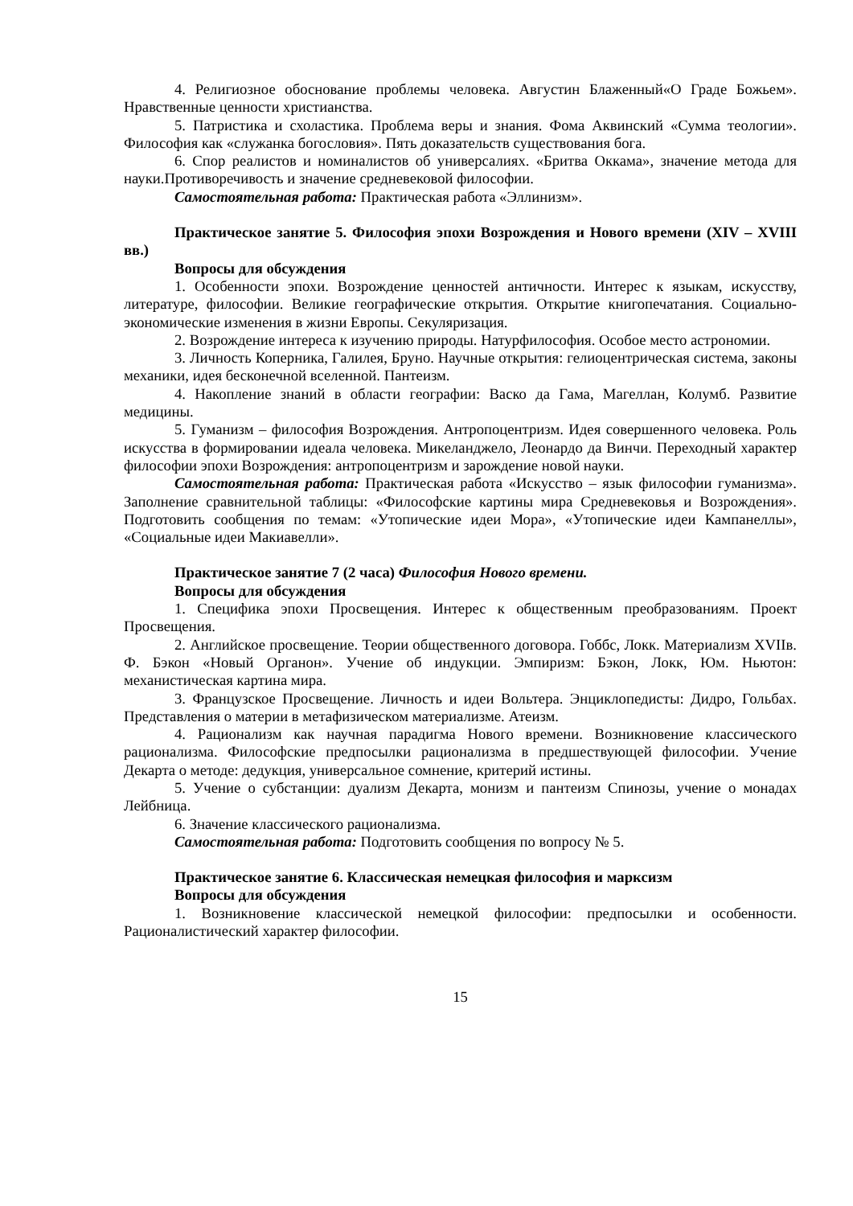4. Религиозное обоснование проблемы человека. Августин Блаженный«О Граде Божьем». Нравственные ценности христианства.
5. Патристика и схоластика. Проблема веры и знания. Фома Аквинский «Сумма теологии». Философия как «служанка богословия». Пять доказательств существования бога.
6. Спор реалистов и номиналистов об универсалиях. «Бритва Оккама», значение метода для науки.Противоречивость и значение средневековой философии.
Самостоятельная работа: Практическая работа «Эллинизм».
Практическое занятие 5. Философия эпохи Возрождения и Нового времени (XIV – XVIII вв.)
Вопросы для обсуждения
1. Особенности эпохи. Возрождение ценностей античности. Интерес к языкам, искусству, литературе, философии. Великие географические открытия. Открытие книгопечатания. Социально-экономические изменения в жизни Европы. Секуляризация.
2. Возрождение интереса к изучению природы. Натурфилософия. Особое место астрономии.
3. Личность Коперника, Галилея, Бруно. Научные открытия: гелиоцентрическая система, законы механики, идея бесконечной вселенной. Пантеизм.
4. Накопление знаний в области географии: Васко да Гама, Магеллан, Колумб. Развитие медицины.
5. Гуманизм – философия Возрождения. Антропоцентризм. Идея совершенного человека. Роль искусства в формировании идеала человека. Микеланджело, Леонардо да Винчи. Переходный характер философии эпохи Возрождения: антропоцентризм и зарождение новой науки.
Самостоятельная работа: Практическая работа «Искусство – язык философии гуманизма». Заполнение сравнительной таблицы: «Философские картины мира Средневековья и Возрождения». Подготовить сообщения по темам: «Утопические идеи Мора», «Утопические идеи Кампанеллы», «Социальные идеи Макиавелли».
Практическое занятие 7 (2 часа) Философия Нового времени.
Вопросы для обсуждения
1. Специфика эпохи Просвещения. Интерес к общественным преобразованиям. Проект Просвещения.
2. Английское просвещение. Теории общественного договора. Гоббс, Локк. Материализм XVIIв. Ф. Бэкон «Новый Органон». Учение об индукции. Эмпиризм: Бэкон, Локк, Юм. Ньютон: механистическая картина мира.
3. Французское Просвещение. Личность и идеи Вольтера. Энциклопедисты: Дидро, Гольбах. Представления о материи в метафизическом материализме. Атеизм.
4. Рационализм как научная парадигма Нового времени. Возникновение классического рационализма. Философские предпосылки рационализма в предшествующей философии. Учение Декарта о методе: дедукция, универсальное сомнение, критерий истины.
5. Учение о субстанции: дуализм Декарта, монизм и пантеизм Спинозы, учение о монадах Лейбница.
6. Значение классического рационализма.
Самостоятельная работа: Подготовить сообщения по вопросу № 5.
Практическое занятие 6. Классическая немецкая философия и марксизм
Вопросы для обсуждения
1. Возникновение классической немецкой философии: предпосылки и особенности. Рационалистический характер философии.
15